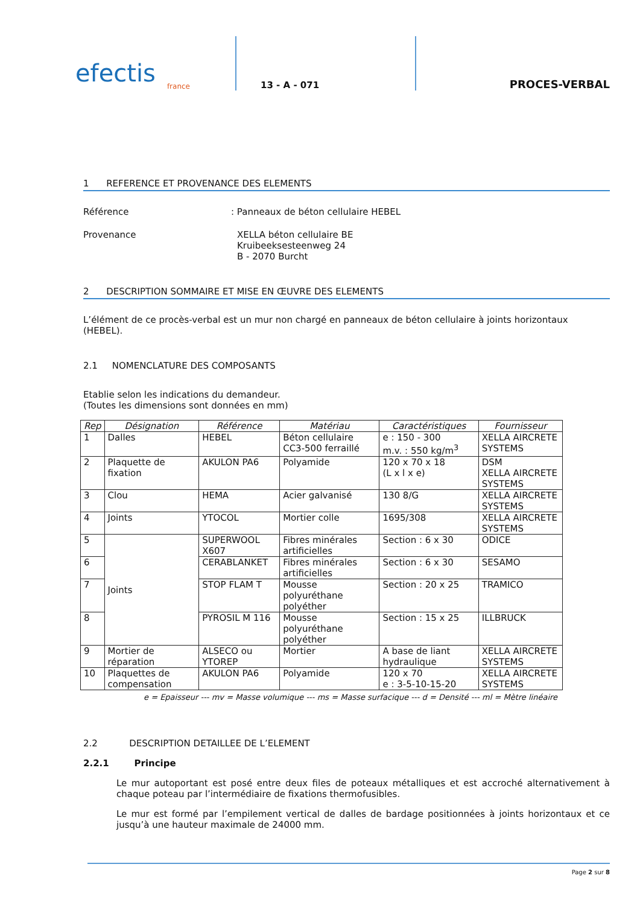efectis
france
13 - A - 071
PROCES-VERBAL
1 REFERENCE ET PROVENANCE DES ELEMENTS
Référence : Panneaux de béton cellulaire HEBEL
Provenance XELLA béton cellulaire BE
Kruibeeksesteenweg 24
B - 2070 Burcht
2 DESCRIPTION SOMMAIRE ET MISE EN ŒUVRE DES ELEMENTS
L’élément de ce procès-verbal est un mur non chargé en panneaux de béton cellulaire à joints horizontaux (HEBEL).
2.1 NOMENCLATURE DES COMPOSANTS
Etablie selon les indications du demandeur.
(Toutes les dimensions sont données en mm)
| Rep | Désignation | Référence | Matériau | Caractéristiques | Fournisseur |
| --- | --- | --- | --- | --- | --- |
| 1 | Dalles | HEBEL | Béton cellulaire CC3-500 ferraillé | e : 150 - 300 m.v. : 550 kg/m<sup>3</sup> | XELLA AIRCRETE SYSTEMS |
| 2 | Plaquette de fixation | AKULON PA6 | Polyamide | 120 x 70 x 18 (L x l x e) | DSM XELLA AIRCRETE SYSTEMS |
| 3 | Clou | HEMA | Acier galvanisé | 130 8/G | XELLA AIRCRETE SYSTEMS |
| 4 | Joints | YTOCOL | Mortier colle | 1695/308 | XELLA AIRCRETE SYSTEMS |
| 5 | Joints | SUPERWOOL X607 | Fibres minérales artificielles | Section : 6 x 30 | ODICE |
| 6 | | CERABLANKET | Fibres minérales artificielles | Section : 6 x 30 | SESAMO |
| 7 | | STOP FLAM T | Mousse polyuréthane polyéther | Section : 20 x 25 | TRAMICO |
| 8 | | PYROSIL M 116 | Mousse polyuréthane polyéther | Section : 15 x 25 | ILLBRUCK |
| 9 | Mortier de réparation | ALSECO ou YTOREP | Mortier | A base de liant hydraulique | XELLA AIRCRETE SYSTEMS |
| 10 | Plaquettes de compensation | AKULON PA6 | Polyamide | 120 x 70 e : 3-5-10-15-20 | XELLA AIRCRETE SYSTEMS |
e = Epaisseur --- mv = Masse volumique --- ms = Masse surfacique --- d = Densité --- ml = Mètre linéaire
2.2 DESCRIPTION DETAILLEE DE L’ELEMENT
2.2.1 Principe
Le mur autoportant est posé entre deux files de poteaux métalliques et est accroché alternativement à chaque poteau par l’intermédiaire de fixations thermofusibles.
Le mur est formé par l’empilement vertical de dalles de bardage positionnées à joints horizontaux et ce jusqu’à une hauteur maximale de 24000 mm.
Page 2 sur 8